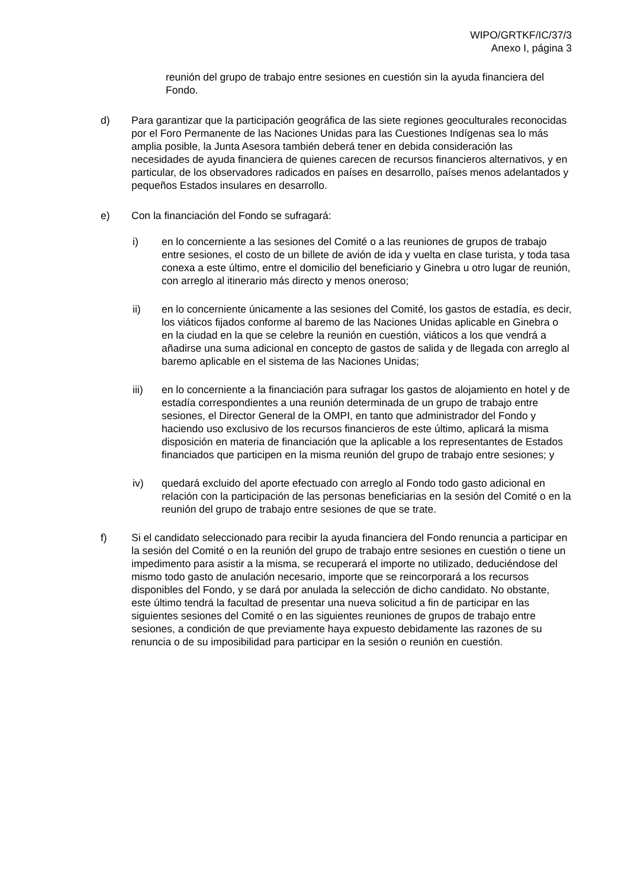WIPO/GRTKF/IC/37/3
Anexo I, página 3
reunión del grupo de trabajo entre sesiones en cuestión sin la ayuda financiera del Fondo.
d) Para garantizar que la participación geográfica de las siete regiones geoculturales reconocidas por el Foro Permanente de las Naciones Unidas para las Cuestiones Indígenas sea lo más amplia posible, la Junta Asesora también deberá tener en debida consideración las necesidades de ayuda financiera de quienes carecen de recursos financieros alternativos, y en particular, de los observadores radicados en países en desarrollo, países menos adelantados y pequeños Estados insulares en desarrollo.
e) Con la financiación del Fondo se sufragará:
i) en lo concerniente a las sesiones del Comité o a las reuniones de grupos de trabajo entre sesiones, el costo de un billete de avión de ida y vuelta en clase turista, y toda tasa conexa a este último, entre el domicilio del beneficiario y Ginebra u otro lugar de reunión, con arreglo al itinerario más directo y menos oneroso;
ii) en lo concerniente únicamente a las sesiones del Comité, los gastos de estadía, es decir, los viáticos fijados conforme al baremo de las Naciones Unidas aplicable en Ginebra o en la ciudad en la que se celebre la reunión en cuestión, viáticos a los que vendrá a añadirse una suma adicional en concepto de gastos de salida y de llegada con arreglo al baremo aplicable en el sistema de las Naciones Unidas;
iii) en lo concerniente a la financiación para sufragar los gastos de alojamiento en hotel y de estadía correspondientes a una reunión determinada de un grupo de trabajo entre sesiones, el Director General de la OMPI, en tanto que administrador del Fondo y haciendo uso exclusivo de los recursos financieros de este último, aplicará la misma disposición en materia de financiación que la aplicable a los representantes de Estados financiados que participen en la misma reunión del grupo de trabajo entre sesiones; y
iv) quedará excluido del aporte efectuado con arreglo al Fondo todo gasto adicional en relación con la participación de las personas beneficiarias en la sesión del Comité o en la reunión del grupo de trabajo entre sesiones de que se trate.
f) Si el candidato seleccionado para recibir la ayuda financiera del Fondo renuncia a participar en la sesión del Comité o en la reunión del grupo de trabajo entre sesiones en cuestión o tiene un impedimento para asistir a la misma, se recuperará el importe no utilizado, deduciéndose del mismo todo gasto de anulación necesario, importe que se reincorporará a los recursos disponibles del Fondo, y se dará por anulada la selección de dicho candidato. No obstante, este último tendrá la facultad de presentar una nueva solicitud a fin de participar en las siguientes sesiones del Comité o en las siguientes reuniones de grupos de trabajo entre sesiones, a condición de que previamente haya expuesto debidamente las razones de su renuncia o de su imposibilidad para participar en la sesión o reunión en cuestión.